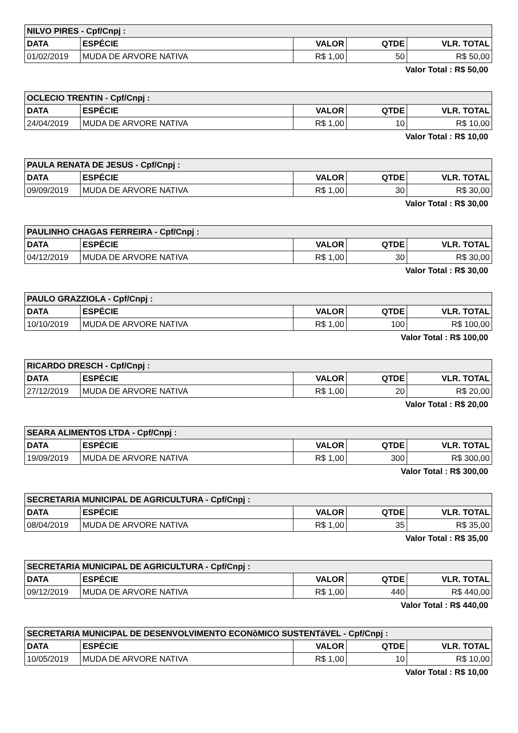| NILVO PIRES - Cpf/Cnpj : | | | | |
| DATA | ESPÉCIE | VALOR | QTDE | VLR. TOTAL |
| 01/02/2019 | MUDA DE ARVORE NATIVA | R$ 1,00 | 50 | R$ 50,00 |
Valor Total : R$ 50,00
| OCLECIO TRENTIN - Cpf/Cnpj : | | | | |
| DATA | ESPÉCIE | VALOR | QTDE | VLR. TOTAL |
| 24/04/2019 | MUDA DE ARVORE NATIVA | R$ 1,00 | 10 | R$ 10,00 |
Valor Total : R$ 10,00
| PAULA RENATA DE JESUS - Cpf/Cnpj : | | | | |
| DATA | ESPÉCIE | VALOR | QTDE | VLR. TOTAL |
| 09/09/2019 | MUDA DE ARVORE NATIVA | R$ 1,00 | 30 | R$ 30,00 |
Valor Total : R$ 30,00
| PAULINHO CHAGAS FERREIRA - Cpf/Cnpj : | | | | |
| DATA | ESPÉCIE | VALOR | QTDE | VLR. TOTAL |
| 04/12/2019 | MUDA DE ARVORE NATIVA | R$ 1,00 | 30 | R$ 30,00 |
Valor Total : R$ 30,00
| PAULO GRAZZIOLA - Cpf/Cnpj : | | | | |
| DATA | ESPÉCIE | VALOR | QTDE | VLR. TOTAL |
| 10/10/2019 | MUDA DE ARVORE NATIVA | R$ 1,00 | 100 | R$ 100,00 |
Valor Total : R$ 100,00
| RICARDO DRESCH - Cpf/Cnpj : | | | | |
| DATA | ESPÉCIE | VALOR | QTDE | VLR. TOTAL |
| 27/12/2019 | MUDA DE ARVORE NATIVA | R$ 1,00 | 20 | R$ 20,00 |
Valor Total : R$ 20,00
| SEARA ALIMENTOS LTDA - Cpf/Cnpj : | | | | |
| DATA | ESPÉCIE | VALOR | QTDE | VLR. TOTAL |
| 19/09/2019 | MUDA DE ARVORE NATIVA | R$ 1,00 | 300 | R$ 300,00 |
Valor Total : R$ 300,00
| SECRETARIA MUNICIPAL DE AGRICULTURA - Cpf/Cnpj : | | | | |
| DATA | ESPÉCIE | VALOR | QTDE | VLR. TOTAL |
| 08/04/2019 | MUDA DE ARVORE NATIVA | R$ 1,00 | 35 | R$ 35,00 |
Valor Total : R$ 35,00
| SECRETARIA MUNICIPAL DE AGRICULTURA - Cpf/Cnpj : | | | | |
| DATA | ESPÉCIE | VALOR | QTDE | VLR. TOTAL |
| 09/12/2019 | MUDA DE ARVORE NATIVA | R$ 1,00 | 440 | R$ 440,00 |
Valor Total : R$ 440,00
| SECRETARIA MUNICIPAL DE DESENVOLVIMENTO ECONôMICO SUSTENTáVEL - Cpf/Cnpj : | | | | |
| DATA | ESPÉCIE | VALOR | QTDE | VLR. TOTAL |
| 10/05/2019 | MUDA DE ARVORE NATIVA | R$ 1,00 | 10 | R$ 10,00 |
Valor Total : R$ 10,00